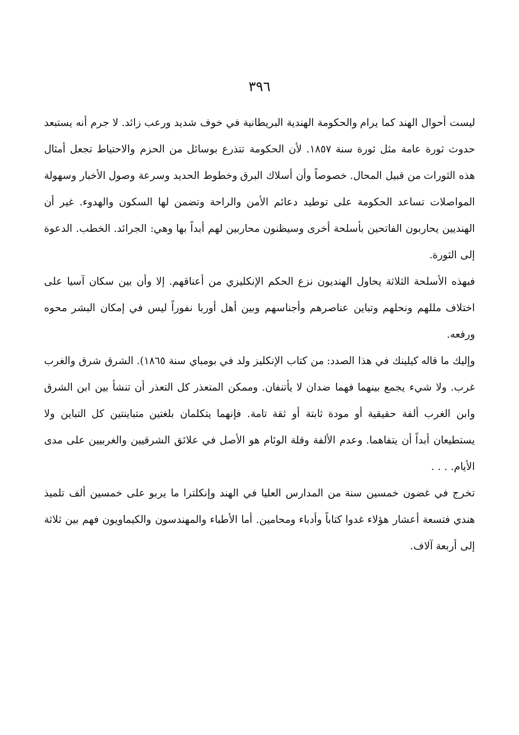٣٩٦
ليست أحوال الهند كما يرام والحكومة الهندية البريطانية في خوف شديد ورعب زائد. لا جرم أنه يستبعد حدوث ثورة عامة مثل ثورة سنة ١٨٥٧. لأن الحكومة تتذرع بوسائل من الحزم والاحتياط تجعل أمثال هذه الثورات من قبيل المحال. خصوصاً وأن أسلاك البرق وخطوط الحديد وسرعة وصول الأخبار وسهولة المواصلات تساعد الحكومة على توطيد دعائم الأمن والراحة وتضمن لها السكون والهدوء. غير أن الهنديين يحاربون الفاتحين بأسلحة أخرى وسيظنون محاربين لهم أبداً بها وهي: الجرائد. الخطب. الدعوة إلى الثورة.
فبهذه الأسلحة الثلاثة يحاول الهنديون نزع الحكم الإنكليزي من أعناقهم. إلا وأن بين سكان آسيا على اختلاف مللهم ونحلهم وتباين عناصرهم وأجناسهم وبين أهل أوربا نفوراً ليس في إمكان البشر محوه ورفعه.
وإليك ما قاله كيلينك في هذا الصدد: من كتاب الإنكليز ولد في بومباي سنة ١٨٦٥). الشرق شرق والغرب غرب. ولا شيء يجمع بينهما فهما ضدان لا يأتنفان. وممكن المتعذر كل التعذر أن تنشأ بين ابن الشرق وابن الغرب ألفة حقيقية أو مودة ثابتة أو ثقة تامة. فإنهما يتكلمان بلغتين متباينتين كل التباين ولا يستطيعان أبداً أن يتفاهما. وعدم الألفة وقلة الوئام هو الأصل في علائق الشرقيين والغربيين على مدى الأيام. . . .
تخرج في غضون خمسين سنة من المدارس العليا في الهند وإنكلترا ما يربو على خمسين ألف تلميذ هندي فتسعة أعشار هؤلاء غدوا كتاباً وأدباء ومحامين. أما الأطباء والمهندسون والكيماويون فهم بين ثلاثة إلى أربعة آلاف.